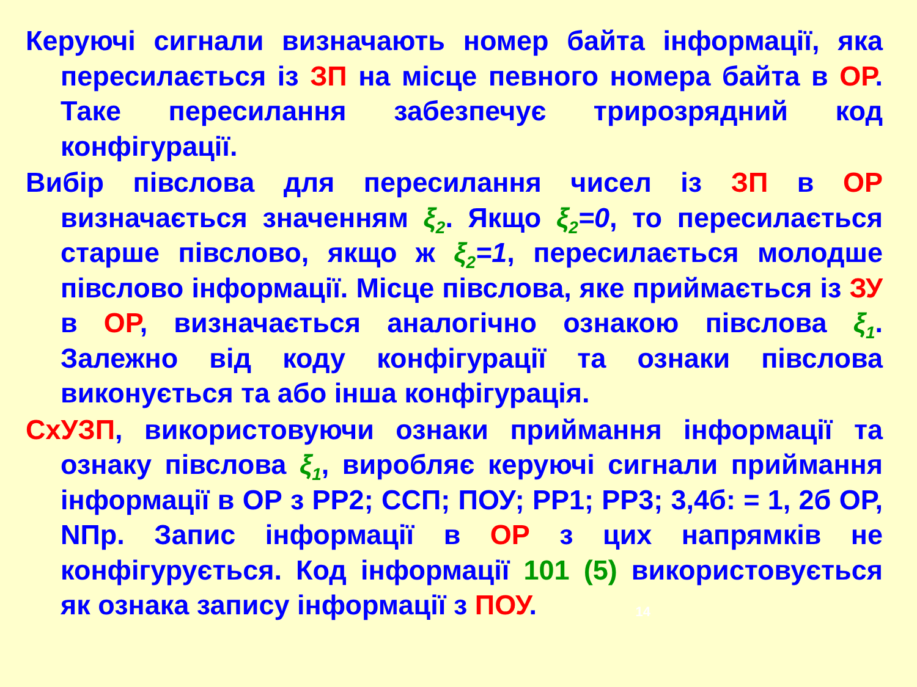Керуючі сигнали визначають номер байта інформації, яка пересилається із ЗП на місце певного номера байта в ОР. Таке пересилання забезпечує трирозрядний код конфігурації.
Вибір півслова для пересилання чисел із ЗП в ОР визначається значенням ξ<sub>2</sub>. Якщо ξ<sub>2</sub>=0, то пересилається старше півслово, якщо ж ξ<sub>2</sub>=1, пересилається молодше півслово інформації. Місце півслова, яке приймається із ЗУ в ОР, визначається аналогічно ознакою півслова ξ<sub>1</sub>. Залежно від коду конфігурації та ознаки півслова виконується та або інша конфігурація.
СхУЗП, використовуючи ознаки приймання інформації та ознаку півслова ξ<sub>1</sub>, виробляє керуючі сигнали приймання інформації в ОР з РР2; ССП; ПОУ; РР1; РР3; 3,4б: = 1, 2б ОР, NПр. Запис інформації в ОР з цих напрямків не конфігурується. Код інформації 101 (5) використовується як ознака запису інформації з ПОУ.
14